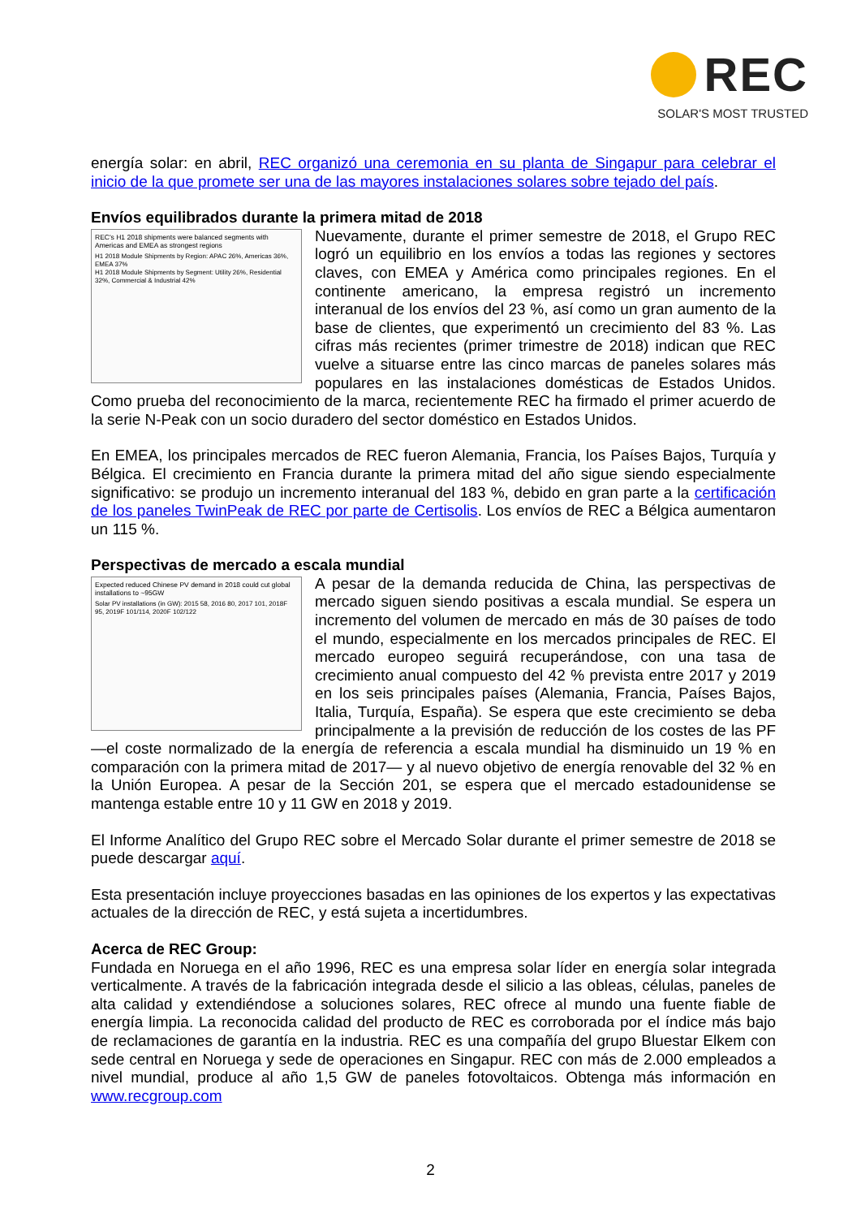REC
SOLAR'S MOST TRUSTED
energía solar: en abril, REC organizó una ceremonia en su planta de Singapur para celebrar el inicio de la que promete ser una de las mayores instalaciones solares sobre tejado del país.
Envíos equilibrados durante la primera mitad de 2018
REC's H1 2018 shipments were balanced segments with Americas and EMEA as strongest regions
H1 2018 Module Shipments by Region: APAC 26%, Americas 36%, EMEA 37%
H1 2018 Module Shipments by Segment: Utility 26%, Residential 32%, Commercial & Industrial 42%
Nuevamente, durante el primer semestre de 2018, el Grupo REC logró un equilibrio en los envíos a todas las regiones y sectores claves, con EMEA y América como principales regiones. En el continente americano, la empresa registró un incremento interanual de los envíos del 23 %, así como un gran aumento de la base de clientes, que experimentó un crecimiento del 83 %. Las cifras más recientes (primer trimestre de 2018) indican que REC vuelve a situarse entre las cinco marcas de paneles solares más populares en las instalaciones domésticas de Estados Unidos. Como prueba del reconocimiento de la marca, recientemente REC ha firmado el primer acuerdo de la serie N-Peak con un socio duradero del sector doméstico en Estados Unidos.
En EMEA, los principales mercados de REC fueron Alemania, Francia, los Países Bajos, Turquía y Bélgica. El crecimiento en Francia durante la primera mitad del año sigue siendo especialmente significativo: se produjo un incremento interanual del 183 %, debido en gran parte a la certificación de los paneles TwinPeak de REC por parte de Certisolis. Los envíos de REC a Bélgica aumentaron un 115 %.
Perspectivas de mercado a escala mundial
Expected reduced Chinese PV demand in 2018 could cut global installations to ~95GW
Solar PV installations (in GW): 2015 58, 2016 80, 2017 101, 2018F 95, 2019F 101/114, 2020F 102/122
A pesar de la demanda reducida de China, las perspectivas de mercado siguen siendo positivas a escala mundial. Se espera un incremento del volumen de mercado en más de 30 países de todo el mundo, especialmente en los mercados principales de REC. El mercado europeo seguirá recuperándose, con una tasa de crecimiento anual compuesto del 42 % prevista entre 2017 y 2019 en los seis principales países (Alemania, Francia, Países Bajos, Italia, Turquía, España). Se espera que este crecimiento se deba principalmente a la previsión de reducción de los costes de las PF —el coste normalizado de la energía de referencia a escala mundial ha disminuido un 19 % en comparación con la primera mitad de 2017— y al nuevo objetivo de energía renovable del 32 % en la Unión Europea. A pesar de la Sección 201, se espera que el mercado estadounidense se mantenga estable entre 10 y 11 GW en 2018 y 2019.
El Informe Analítico del Grupo REC sobre el Mercado Solar durante el primer semestre de 2018 se puede descargar aquí.
Esta presentación incluye proyecciones basadas en las opiniones de los expertos y las expectativas actuales de la dirección de REC, y está sujeta a incertidumbres.
Acerca de REC Group:
Fundada en Noruega en el año 1996, REC es una empresa solar líder en energía solar integrada verticalmente. A través de la fabricación integrada desde el silicio a las obleas, células, paneles de alta calidad y extendiéndose a soluciones solares, REC ofrece al mundo una fuente fiable de energía limpia. La reconocida calidad del producto de REC es corroborada por el índice más bajo de reclamaciones de garantía en la industria. REC es una compañía del grupo Bluestar Elkem con sede central en Noruega y sede de operaciones en Singapur. REC con más de 2.000 empleados a nivel mundial, produce al año 1,5 GW de paneles fotovoltaicos. Obtenga más información en www.recgroup.com
2